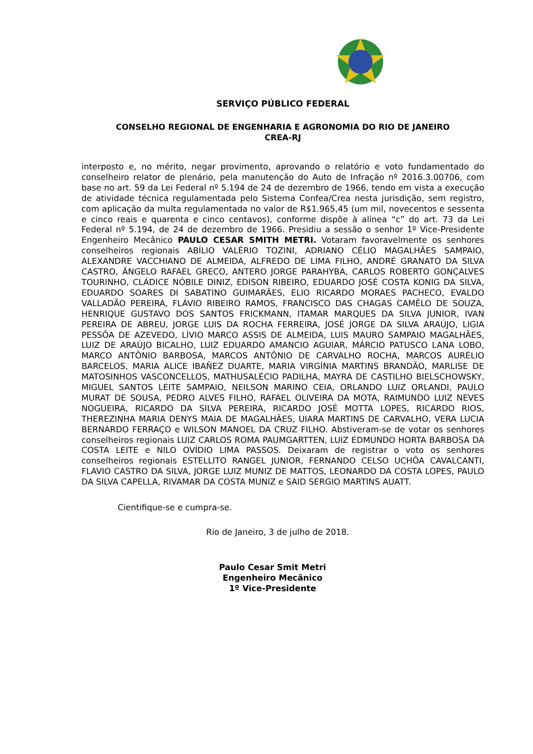SERVIÇO PÚBLICO FEDERAL
CONSELHO REGIONAL DE ENGENHARIA E AGRONOMIA DO RIO DE JANEIRO
CREA-RJ
interposto e, no mérito, negar provimento, aprovando o relatório e voto fundamentado do conselheiro relator de plenário, pela manutenção do Auto de Infração nº 2016.3.00706, com base no art. 59 da Lei Federal nº 5.194 de 24 de dezembro de 1966, tendo em vista a execução de atividade técnica regulamentada pelo Sistema Confea/Crea nesta jurisdição, sem registro, com aplicação da multa regulamentada no valor de R$1.965,45 (um mil, novecentos e sessenta e cinco reais e quarenta e cinco centavos), conforme dispõe à alínea “c” do art. 73 da Lei Federal nº 5.194, de 24 de dezembro de 1966. Presidiu a sessão o senhor 1º Vice-Presidente Engenheiro Mecânico PAULO CESAR SMITH METRI. Votaram favoravelmente os senhores conselheiros regionais ABÍLIO VALÉRIO TOZINI, ADRIANO CÉLIO MAGALHÃES SAMPAIO, ALEXANDRE VACCHIANO DE ALMEIDA, ALFREDO DE LIMA FILHO, ANDRÉ GRANATO DA SILVA CASTRO, ÂNGELO RAFAEL GRECO, ANTERO JORGE PARAHYBA, CARLOS ROBERTO GONÇALVES TOURINHO, CLÁDICE NÓBILE DINIZ, EDISON RIBEIRO, EDUARDO JOSÉ COSTA KONIG DA SILVA, EDUARDO SOARES DI SABATINO GUIMARÃES, ELIO RICARDO MORAES PACHECO, EVALDO VALLADÃO PEREIRA, FLÁVIO RIBEIRO RAMOS, FRANCISCO DAS CHAGAS CAMÊLO DE SOUZA, HENRIQUE GUSTAVO DOS SANTOS FRICKMANN, ITAMAR MARQUES DA SILVA JUNIOR, IVAN PEREIRA DE ABREU, JORGE LUIS DA ROCHA FERREIRA, JOSÉ JORGE DA SILVA ARAÚJO, LIGIA PESSÔA DE AZEVEDO, LÍVIO MARCO ASSIS DE ALMEIDA, LUIS MAURO SAMPAIO MAGALHÃES, LUIZ DE ARAÚJO BICALHO, LUIZ EDUARDO AMANCIO AGUIAR, MÁRCIO PATUSCO LANA LOBO, MARCO ANTÔNIO BARBOSA, MARCOS ANTÔNIO DE CARVALHO ROCHA, MARCOS AURÉLIO BARCELOS, MARIA ALICE IBAÑEZ DUARTE, MARIA VIRGÍNIA MARTINS BRANDÃO, MARLISE DE MATOSINHOS VASCONCELLOS, MATHUSALÉCIO PADILHA, MAYRA DE CASTILHO BIELSCHOWSKY, MIGUEL SANTOS LEITE SAMPAIO, NEILSON MARINO CEIA, ORLANDO LUIZ ORLANDI, PAULO MURAT DE SOUSA, PEDRO ALVES FILHO, RAFAEL OLIVEIRA DA MOTA, RAIMUNDO LUIZ NEVES NOGUEIRA, RICARDO DA SILVA PEREIRA, RICARDO JOSÉ MOTTA LOPES, RICARDO RIOS, THEREZINHA MARIA DENYS MAIA DE MAGALHÃES, UIARA MARTINS DE CARVALHO, VERA LUCIA BERNARDO FERRAÇO e WILSON MANOEL DA CRUZ FILHO. Abstiveram-se de votar os senhores conselheiros regionais LUIZ CARLOS ROMA PAUMGARTTEN, LUIZ EDMUNDO HORTA BARBOSA DA COSTA LEITE e NILO OVÍDIO LIMA PASSOS. Deixaram de registrar o voto os senhores conselheiros regionais ESTELLITO RANGEL JUNIOR, FERNANDO CELSO UCHÔA CAVALCANTI, FLAVIO CASTRO DA SILVA, JORGE LUIZ MUNIZ DE MATTOS, LEONARDO DA COSTA LOPES, PAULO DA SILVA CAPELLA, RIVAMAR DA COSTA MUNIZ e SAID SERGIO MARTINS AUATT.
Cientifique-se e cumpra-se.
Rio de Janeiro, 3 de julho de 2018.
Paulo Cesar Smit Metri
Engenheiro Mecânico
1º Vice-Presidente